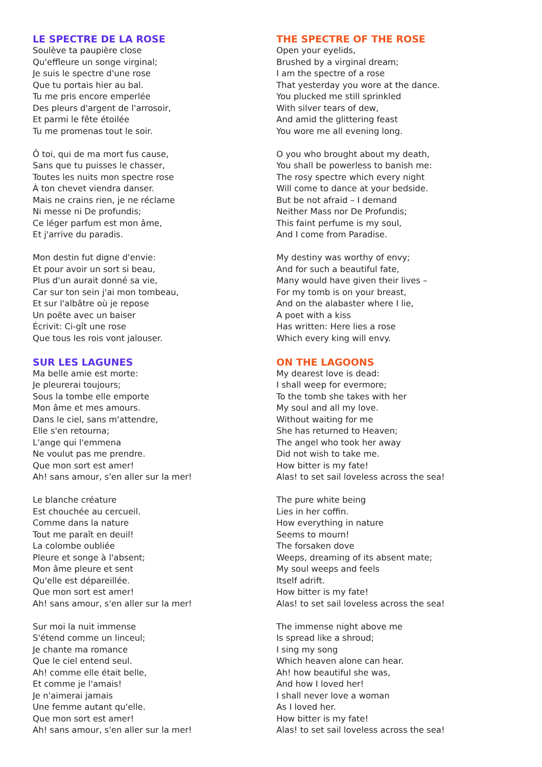LE SPECTRE DE LA ROSE
Soulève ta paupière close
Qu'effleure un songe virginal;
Je suis le spectre d'une rose
Que tu portais hier au bal.
Tu me pris encore emperlée
Des pleurs d'argent de l'arrosoir,
Et parmi le fête étoilée
Tu me promenas tout le soir.
Ô toi, qui de ma mort fus cause,
Sans que tu puisses le chasser,
Toutes les nuits mon spectre rose
À ton chevet viendra danser.
Mais ne crains rien, je ne réclame
Ni messe ni De profundis;
Ce léger parfum est mon âme,
Et j'arrive du paradis.
Mon destin fut digne d'envie:
Et pour avoir un sort si beau,
Plus d'un aurait donné sa vie,
Car sur ton sein j'ai mon tombeau,
Et sur l'albâtre où je repose
Un poëte avec un baiser
Écrivit: Ci-gît une rose
Que tous les rois vont jalouser.
SUR LES LAGUNES
Ma belle amie est morte:
Je pleurerai toujours;
Sous la tombe elle emporte
Mon âme et mes amours.
Dans le ciel, sans m'attendre,
Elle s'en retourna;
L'ange qui l'emmena
Ne voulut pas me prendre.
Que mon sort est amer!
Ah! sans amour, s'en aller sur la mer!
Le blanche créature
Est chouchée au cercueil.
Comme dans la nature
Tout me paraît en deuil!
La colombe oubliée
Pleure et songe à l'absent;
Mon âme pleure et sent
Qu'elle est dépareillée.
Que mon sort est amer!
Ah! sans amour, s'en aller sur la mer!
Sur moi la nuit immense
S'étend comme un linceul;
Je chante ma romance
Que le ciel entend seul.
Ah! comme elle était belle,
Et comme je l'amais!
Je n'aimerai jamais
Une femme autant qu'elle.
Que mon sort est amer!
Ah! sans amour, s'en aller sur la mer!
THE SPECTRE OF THE ROSE
Open your eyelids,
Brushed by a virginal dream;
I am the spectre of a rose
That yesterday you wore at the dance.
You plucked me still sprinkled
With silver tears of dew,
And amid the glittering feast
You wore me all evening long.
O you who brought about my death,
You shall be powerless to banish me:
The rosy spectre which every night
Will come to dance at your bedside.
But be not afraid – I demand
Neither Mass nor De Profundis;
This faint perfume is my soul,
And I come from Paradise.
My destiny was worthy of envy;
And for such a beautiful fate,
Many would have given their lives –
For my tomb is on your breast,
And on the alabaster where I lie,
A poet with a kiss
Has written: Here lies a rose
Which every king will envy.
ON THE LAGOONS
My dearest love is dead:
I shall weep for evermore;
To the tomb she takes with her
My soul and all my love.
Without waiting for me
She has returned to Heaven;
The angel who took her away
Did not wish to take me.
How bitter is my fate!
Alas! to set sail loveless across the sea!
The pure white being
Lies in her coffin.
How everything in nature
Seems to mourn!
The forsaken dove
Weeps, dreaming of its absent mate;
My soul weeps and feels
Itself adrift.
How bitter is my fate!
Alas! to set sail loveless across the sea!
The immense night above me
Is spread like a shroud;
I sing my song
Which heaven alone can hear.
Ah! how beautiful she was,
And how I loved her!
I shall never love a woman
As I loved her.
How bitter is my fate!
Alas! to set sail loveless across the sea!